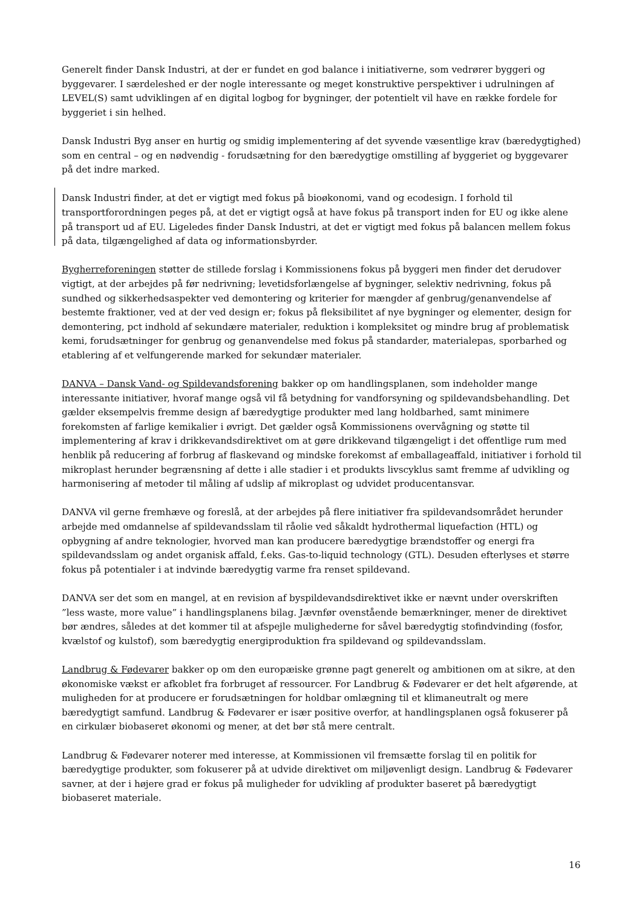Generelt finder Dansk Industri, at der er fundet en god balance i initiativerne, som vedrører byggeri og byggevarer. I særdeleshed er der nogle interessante og meget konstruktive perspektiver i udrulningen af LEVEL(S) samt udviklingen af en digital logbog for bygninger, der potentielt vil have en række fordele for byggeriet i sin helhed.
Dansk Industri Byg anser en hurtig og smidig implementering af det syvende væsentlige krav (bæredygtighed) som en central – og en nødvendig - forudsætning for den bæredygtige omstilling af byggeriet og byggevarer på det indre marked.
Dansk Industri finder, at det er vigtigt med fokus på bioøkonomi, vand og ecodesign. I forhold til transportforordningen peges på, at det er vigtigt også at have fokus på transport inden for EU og ikke alene på transport ud af EU. Ligeledes finder Dansk Industri, at det er vigtigt med fokus på balancen mellem fokus på data, tilgængelighed af data og informationsbyrder.
Bygherreforeningen støtter de stillede forslag i Kommissionens fokus på byggeri men finder det derudover vigtigt, at der arbejdes på før nedrivning; levetidsforlængelse af bygninger, selektiv nedrivning, fokus på sundhed og sikkerhedsaspekter ved demontering og kriterier for mængder af genbrug/genanvendelse af bestemte fraktioner, ved at der ved design er; fokus på fleksibilitet af nye bygninger og elementer, design for demontering, pct indhold af sekundære materialer, reduktion i kompleksitet og mindre brug af problematisk kemi, forudsætninger for genbrug og genanvendelse med fokus på standarder, materialepas, sporbarhed og etablering af et velfungerende marked for sekundær materialer.
DANVA – Dansk Vand- og Spildevandsforening bakker op om handlingsplanen, som indeholder mange interessante initiativer, hvoraf mange også vil få betydning for vandforsyning og spildevandsbehandling. Det gælder eksempelvis fremme design af bæredygtige produkter med lang holdbarhed, samt minimere forekomsten af farlige kemikalier i øvrigt. Det gælder også Kommissionens overvågning og støtte til implementering af krav i drikkevandsdirektivet om at gøre drikkevand tilgængeligt i det offentlige rum med henblik på reducering af forbrug af flaskevand og mindske forekomst af emballageaffald, initiativer i forhold til mikroplast herunder begrænsning af dette i alle stadier i et produkts livscyklus samt fremme af udvikling og harmonisering af metoder til måling af udslip af mikroplast og udvidet producentansvar.
DANVA vil gerne fremhæve og foreslå, at der arbejdes på flere initiativer fra spildevandsområdet herunder arbejde med omdannelse af spildevandsslam til råolie ved såkaldt hydrothermal liquefaction (HTL) og opbygning af andre teknologier, hvorved man kan producere bæredygtige brændstoffer og energi fra spildevandsslam og andet organisk affald, f.eks. Gas-to-liquid technology (GTL). Desuden efterlyses et større fokus på potentialer i at indvinde bæredygtig varme fra renset spildevand.
DANVA ser det som en mangel, at en revision af byspildevandsdirektivet ikke er nævnt under overskriften ”less waste, more value” i handlingsplanens bilag. Jævnfør ovenstående bemærkninger, mener de direktivet bør ændres, således at det kommer til at afspejle mulighederne for såvel bæredygtig stofindvinding (fosfor, kvælstof og kulstof), som bæredygtig energiproduktion fra spildevand og spildevandsslam.
Landbrug & Fødevarer bakker op om den europæiske grønne pagt generelt og ambitionen om at sikre, at den økonomiske vækst er afkoblet fra forbruget af ressourcer. For Landbrug & Fødevarer er det helt afgørende, at muligheden for at producere er forudsætningen for holdbar omlægning til et klimaneutralt og mere bæredygtigt samfund. Landbrug & Fødevarer er især positive overfor, at handlingsplanen også fokuserer på en cirkulær biobaseret økonomi og mener, at det bør stå mere centralt.
Landbrug & Fødevarer noterer med interesse, at Kommissionen vil fremsætte forslag til en politik for bæredygtige produkter, som fokuserer på at udvide direktivet om miljøvenligt design. Landbrug & Fødevarer savner, at der i højere grad er fokus på muligheder for udvikling af produkter baseret på bæredygtigt biobaseret materiale.
16